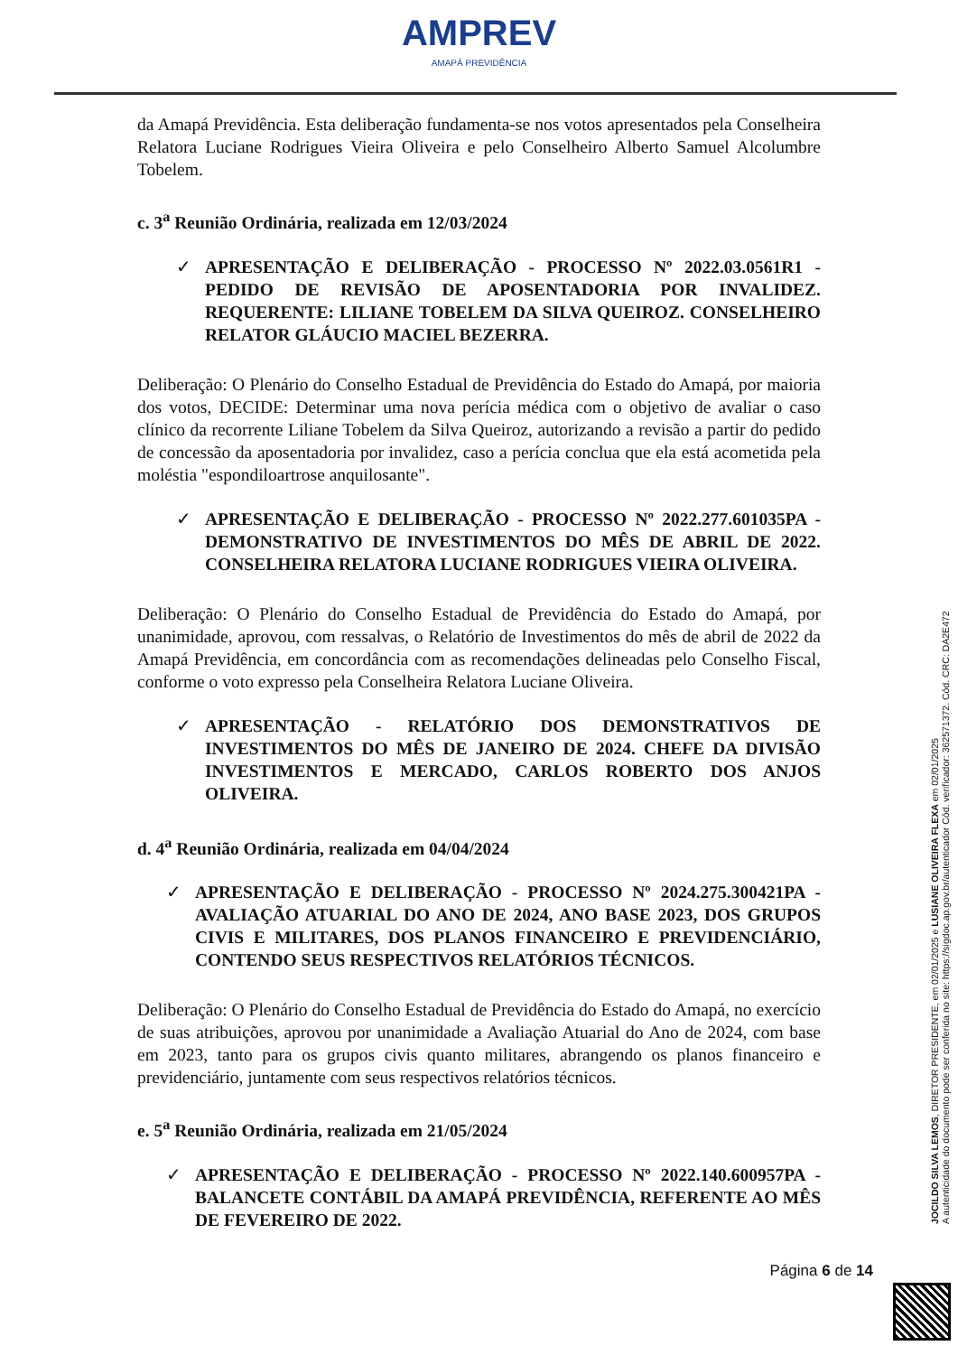AMPREV
AMAPÁ PREVIDÊNCIA
da Amapá Previdência. Esta deliberação fundamenta-se nos votos apresentados pela Conselheira Relatora Luciane Rodrigues Vieira Oliveira e pelo Conselheiro Alberto Samuel Alcolumbre Tobelem.
c. 3<sup>a</sup> Reunião Ordinária, realizada em 12/03/2024
✓ APRESENTAÇÃO E DELIBERAÇÃO - PROCESSO Nº 2022.03.0561R1 - PEDIDO DE REVISÃO DE APOSENTADORIA POR INVALIDEZ. REQUERENTE: LILIANE TOBELEM DA SILVA QUEIROZ. CONSELHEIRO RELATOR GLÁUCIO MACIEL BEZERRA.
Deliberação: O Plenário do Conselho Estadual de Previdência do Estado do Amapá, por maioria dos votos, DECIDE: Determinar uma nova perícia médica com o objetivo de avaliar o caso clínico da recorrente Liliane Tobelem da Silva Queiroz, autorizando a revisão a partir do pedido de concessão da aposentadoria por invalidez, caso a perícia conclua que ela está acometida pela moléstia "espondiloartrose anquilosante".
✓ APRESENTAÇÃO E DELIBERAÇÃO - PROCESSO Nº 2022.277.601035PA - DEMONSTRATIVO DE INVESTIMENTOS DO MÊS DE ABRIL DE 2022. CONSELHEIRA RELATORA LUCIANE RODRIGUES VIEIRA OLIVEIRA.
Deliberação: O Plenário do Conselho Estadual de Previdência do Estado do Amapá, por unanimidade, aprovou, com ressalvas, o Relatório de Investimentos do mês de abril de 2022 da Amapá Previdência, em concordância com as recomendações delineadas pelo Conselho Fiscal, conforme o voto expresso pela Conselheira Relatora Luciane Oliveira.
✓ APRESENTAÇÃO - RELATÓRIO DOS DEMONSTRATIVOS DE INVESTIMENTOS DO MÊS DE JANEIRO DE 2024. CHEFE DA DIVISÃO INVESTIMENTOS E MERCADO, CARLOS ROBERTO DOS ANJOS OLIVEIRA.
d. 4<sup>a</sup> Reunião Ordinária, realizada em 04/04/2024
✓ APRESENTAÇÃO E DELIBERAÇÃO - PROCESSO Nº 2024.275.300421PA - AVALIAÇÃO ATUARIAL DO ANO DE 2024, ANO BASE 2023, DOS GRUPOS CIVIS E MILITARES, DOS PLANOS FINANCEIRO E PREVIDENCIÁRIO, CONTENDO SEUS RESPECTIVOS RELATÓRIOS TÉCNICOS.
Deliberação: O Plenário do Conselho Estadual de Previdência do Estado do Amapá, no exercício de suas atribuições, aprovou por unanimidade a Avaliação Atuarial do Ano de 2024, com base em 2023, tanto para os grupos civis quanto militares, abrangendo os planos financeiro e previdenciário, juntamente com seus respectivos relatórios técnicos.
e. 5<sup>a</sup> Reunião Ordinária, realizada em 21/05/2024
✓ APRESENTAÇÃO E DELIBERAÇÃO - PROCESSO Nº 2022.140.600957PA - BALANCETE CONTÁBIL DA AMAPÁ PREVIDÊNCIA, REFERENTE AO MÊS DE FEVEREIRO DE 2022.
Página 6 de 14
JOCILDO SILVA LEMOS, DIRETOR PRESIDENTE, em 02/01/2025 e LUSIANE OLIVEIRA FLEXA em 02/01/2025
A autenticidade do documento pode ser conferida no site: https://sigdoc.ap.gov.br/autenticador Cód. verificador: 362571372. Cód. CRC: DA2E472